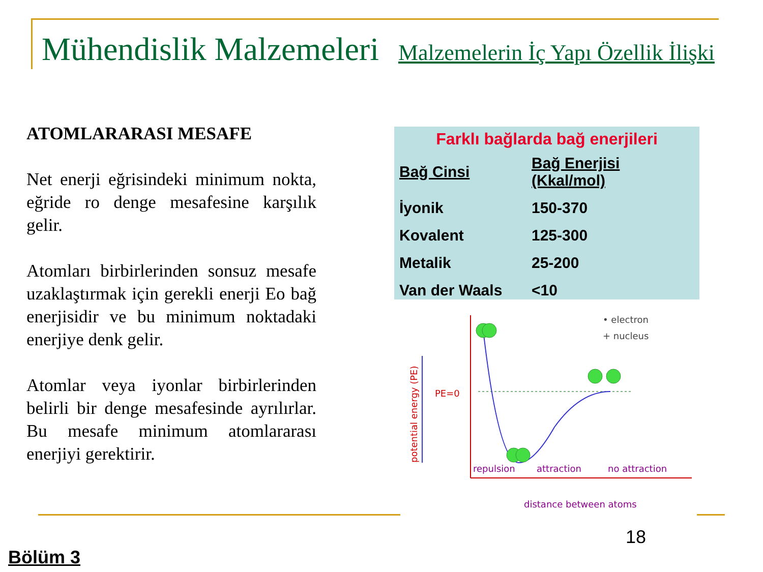Mühendislik Malzemeleri
Malzemelerin İç Yapı Özellik İlişki
ATOMLARARASI MESAFE
Net enerji eğrisindeki minimum nokta, eğride ro denge mesafesine karşılık gelir.
Atomları birbirlerinden sonsuz mesafe uzaklaştırmak için gerekli enerji Eo bağ enerjisidir ve bu minimum noktadaki enerjiye denk gelir.
Atomlar veya iyonlar birbirlerinden belirli bir denge mesafesinde ayrılırlar. Bu mesafe minimum atomlararası enerjiyi gerektirir.
Farklı bağlarda bağ enerjileri
| Bağ Cinsi | Bağ Enerjisi (Kkal/mol) |
| --- | --- |
| İyonik | 150-370 |
| Kovalent | 125-300 |
| Metalik | 25-200 |
| Van der Waals | <10 |
potential energy (PE)
PE=0
• electron
+ nucleus
repulsion
attraction
no attraction
distance between atoms
18
Bölüm 3